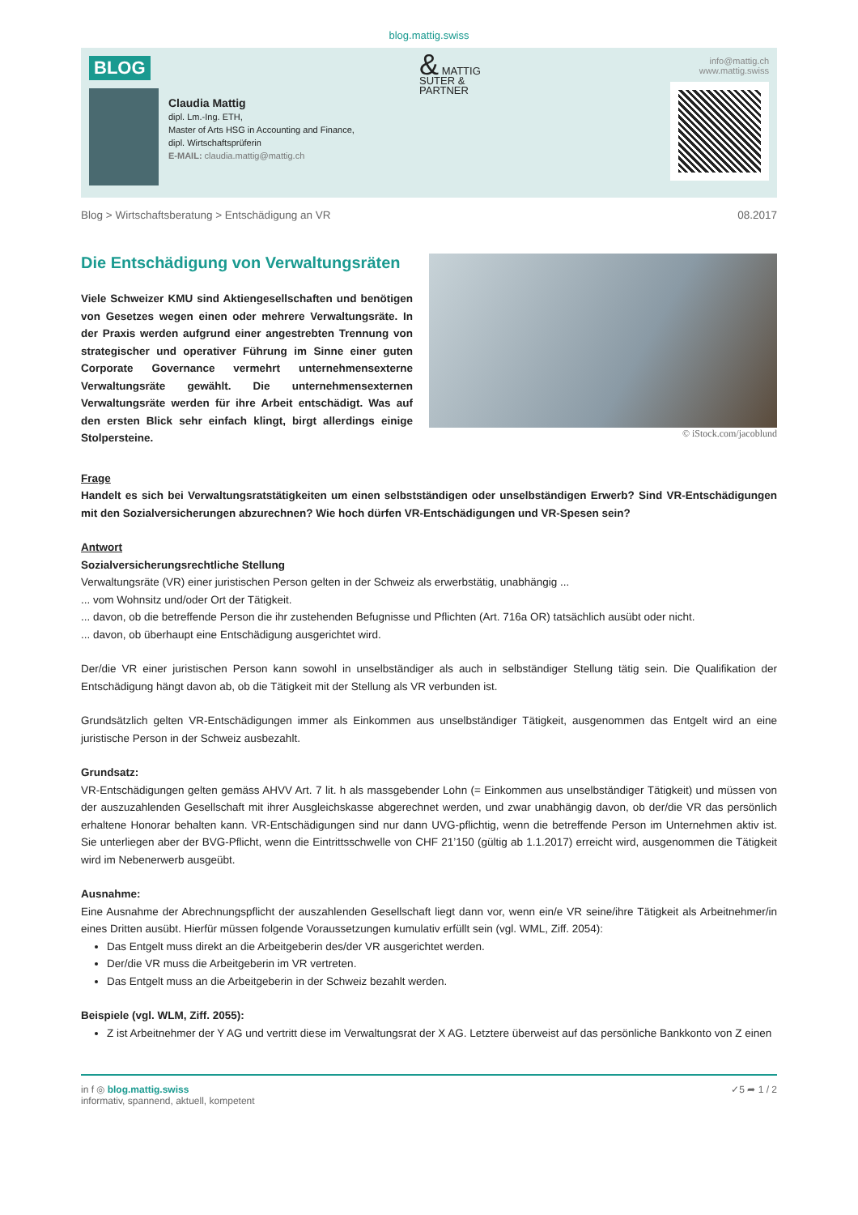blog.mattig.swiss
BLOG
Claudia Mattig
dipl. Lm.-Ing. ETH,
Master of Arts HSG in Accounting and Finance,
dipl. Wirtschaftsprüferin
E-MAIL: claudia.mattig@mattig.ch
& MATTIG
SUTER &
PARTNER
info@mattig.ch
www.mattig.swiss
Blog > Wirtschaftsberatung > Entschädigung an VR 08.2017
Die Entschädigung von Verwaltungsräten
Viele Schweizer KMU sind Aktiengesellschaften und benötigen von Gesetzes wegen einen oder mehrere Verwaltungsräte. In der Praxis werden aufgrund einer angestrebten Trennung von strategischer und operativer Führung im Sinne einer guten Corporate Governance vermehrt unternehmensexterne Verwaltungsräte gewählt. Die unternehmensexternen Verwaltungsräte werden für ihre Arbeit entschädigt. Was auf den ersten Blick sehr einfach klingt, birgt allerdings einige Stolpersteine.
© iStock.com/jacoblund
Frage
Handelt es sich bei Verwaltungsratstätigkeiten um einen selbstständigen oder unselbständigen Erwerb? Sind VR-Entschädigungen mit den Sozialversicherungen abzurechnen? Wie hoch dürfen VR-Entschädigungen und VR-Spesen sein?
Antwort
Sozialversicherungsrechtliche Stellung
Verwaltungsräte (VR) einer juristischen Person gelten in der Schweiz als erwerbstätig, unabhängig ...
... vom Wohnsitz und/oder Ort der Tätigkeit.
... davon, ob die betreffende Person die ihr zustehenden Befugnisse und Pflichten (Art. 716a OR) tatsächlich ausübt oder nicht.
... davon, ob überhaupt eine Entschädigung ausgerichtet wird.
Der/die VR einer juristischen Person kann sowohl in unselbständiger als auch in selbständiger Stellung tätig sein. Die Qualifikation der Entschädigung hängt davon ab, ob die Tätigkeit mit der Stellung als VR verbunden ist.
Grundsätzlich gelten VR-Entschädigungen immer als Einkommen aus unselbständiger Tätigkeit, ausgenommen das Entgelt wird an eine juristische Person in der Schweiz ausbezahlt.
Grundsatz:
VR-Entschädigungen gelten gemäss AHVV Art. 7 lit. h als massgebender Lohn (= Einkommen aus unselbständiger Tätigkeit) und müssen von der auszuzahlenden Gesellschaft mit ihrer Ausgleichskasse abgerechnet werden, und zwar unabhängig davon, ob der/die VR das persönlich erhaltene Honorar behalten kann. VR-Entschädigungen sind nur dann UVG-pflichtig, wenn die betreffende Person im Unternehmen aktiv ist. Sie unterliegen aber der BVG-Pflicht, wenn die Eintrittsschwelle von CHF 21’150 (gültig ab 1.1.2017) erreicht wird, ausgenommen die Tätigkeit wird im Nebenerwerb ausgeübt.
Ausnahme:
Eine Ausnahme der Abrechnungspflicht der auszahlenden Gesellschaft liegt dann vor, wenn ein/e VR seine/ihre Tätigkeit als Arbeitnehmer/in eines Dritten ausübt. Hierfür müssen folgende Voraussetzungen kumulativ erfüllt sein (vgl. WML, Ziff. 2054):
Das Entgelt muss direkt an die Arbeitgeberin des/der VR ausgerichtet werden.
Der/die VR muss die Arbeitgeberin im VR vertreten.
Das Entgelt muss an die Arbeitgeberin in der Schweiz bezahlt werden.
Beispiele (vgl. WLM, Ziff. 2055):
Z ist Arbeitnehmer der Y AG und vertritt diese im Verwaltungsrat der X AG. Letztere überweist auf das persönliche Bankkonto von Z einen
in f ◎ blog.mattig.swiss
informativ, spannend, aktuell, kompetent
✓5 ➦ 1 / 2